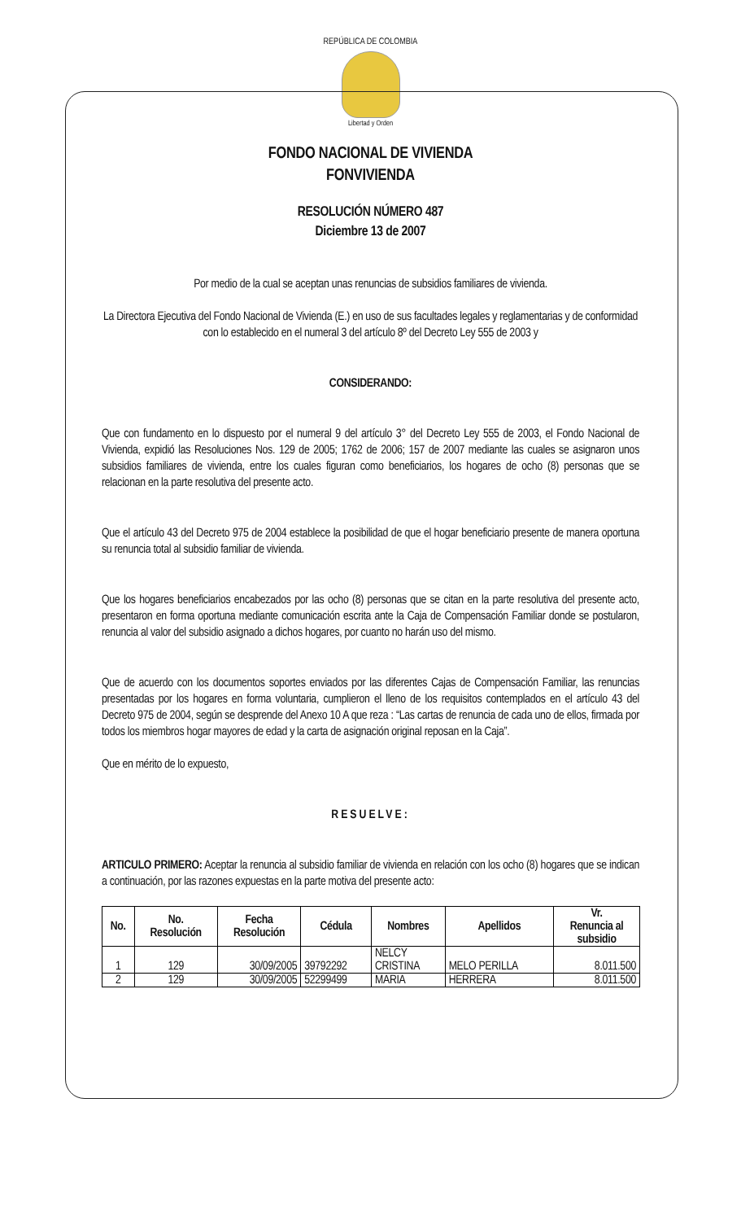REPÚBLICA DE COLOMBIA
Libertad y Orden
FONDO NACIONAL DE VIVIENDA
FONVIVIENDA
RESOLUCIÓN NÚMERO 487
Diciembre 13 de 2007
Por medio de la cual se aceptan unas renuncias de subsidios familiares de vivienda.
La Directora Ejecutiva del Fondo Nacional de Vivienda (E.) en uso de sus facultades legales y reglamentarias y de conformidad con lo establecido en el numeral 3 del artículo 8º del Decreto Ley 555 de 2003 y
CONSIDERANDO:
Que con fundamento en lo dispuesto por el numeral 9 del artículo 3° del Decreto Ley 555 de 2003, el Fondo Nacional de Vivienda, expidió las Resoluciones Nos. 129 de 2005; 1762 de 2006; 157 de 2007 mediante las cuales se asignaron unos subsidios familiares de vivienda, entre los cuales figuran como beneficiarios, los hogares de ocho (8) personas que se relacionan en la parte resolutiva del presente acto.
Que el artículo 43 del Decreto 975 de 2004 establece la posibilidad de que el hogar beneficiario presente de manera oportuna su renuncia total al subsidio familiar de vivienda.
Que los hogares beneficiarios encabezados por las ocho (8) personas que se citan en la parte resolutiva del presente acto, presentaron en forma oportuna mediante comunicación escrita ante la Caja de Compensación Familiar donde se postularon, renuncia al valor del subsidio asignado a dichos hogares, por cuanto no harán uso del mismo.
Que de acuerdo con los documentos soportes enviados por las diferentes Cajas de Compensación Familiar, las renuncias presentadas por los hogares en forma voluntaria, cumplieron el lleno de los requisitos contemplados en el artículo 43 del Decreto 975 de 2004, según se desprende del Anexo 10 A que reza : “Las cartas de renuncia de cada uno de ellos, firmada por todos los miembros hogar mayores de edad y la carta de asignación original reposan en la Caja”.
Que en mérito de lo expuesto,
RESUELVE:
ARTICULO PRIMERO: Aceptar la renuncia al subsidio familiar de vivienda en relación con los ocho (8) hogares que se indican a continuación, por las razones expuestas en la parte motiva del presente acto:
| No. | No. Resolución | Fecha Resolución | Cédula | Nombres | Apellidos | Vr. Renuncia al subsidio |
| --- | --- | --- | --- | --- | --- | --- |
| 1 | 129 | 30/09/2005 | 39792292 | NELCY CRISTINA | MELO PERILLA | 8.011.500 |
| 2 | 129 | 30/09/2005 | 52299499 | MARIA | HERRERA | 8.011.500 |